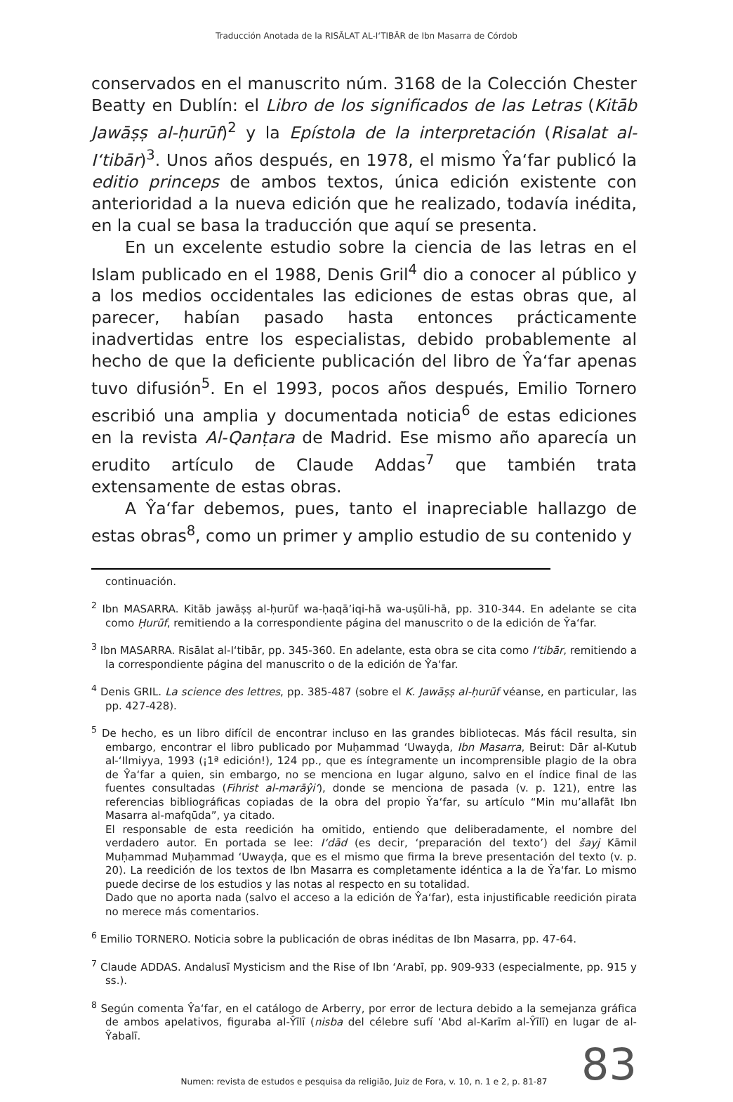Traducción Anotada de la RISĀLAT AL-I‘TIBĀR de Ibn Masarra de Córdob
conservados en el manuscrito núm. 3168 de la Colección Chester Beatty en Dublín: el Libro de los significados de las Letras (Kitāb Jawāṣṣ al-ḥurūf)<sup>2</sup> y la Epístola de la interpretación (Risalat al-I‘tibār)<sup>3</sup>. Unos años después, en 1978, el mismo Ŷa‘far publicó la editio princeps de ambos textos, única edición existente con anterioridad a la nueva edición que he realizado, todavía inédita, en la cual se basa la traducción que aquí se presenta.
En un excelente estudio sobre la ciencia de las letras en el Islam publicado en el 1988, Denis Gril<sup>4</sup> dio a conocer al público y a los medios occidentales las ediciones de estas obras que, al parecer, habían pasado hasta entonces prácticamente inadvertidas entre los especialistas, debido probablemente al hecho de que la deficiente publicación del libro de Ŷa‘far apenas tuvo difusión<sup>5</sup>. En el 1993, pocos años después, Emilio Tornero escribió una amplia y documentada noticia<sup>6</sup> de estas ediciones en la revista Al-Qanṭara de Madrid. Ese mismo año aparecía un erudito artículo de Claude Addas<sup>7</sup> que también trata extensamente de estas obras.
A Ŷa‘far debemos, pues, tanto el inapreciable hallazgo de estas obras<sup>8</sup>, como un primer y amplio estudio de su contenido y
continuación.
<sup>2</sup> Ibn MASARRA. Kitāb jawāṣṣ al-ḥurūf wa-ḥaqā’iqi-hā wa-uṣūli-hā, pp. 310-344. En adelante se cita como Ḥurūf, remitiendo a la correspondiente página del manuscrito o de la edición de Ŷa‘far.
<sup>3</sup> Ibn MASARRA. Risālat al-I‘tibār, pp. 345-360. En adelante, esta obra se cita como I‘tibār, remitiendo a la correspondiente página del manuscrito o de la edición de Ŷa‘far.
<sup>4</sup> Denis GRIL. La science des lettres, pp. 385-487 (sobre el K. Jawāṣṣ al-ḥurūf véanse, en particular, las pp. 427-428).
<sup>5</sup> De hecho, es un libro difícil de encontrar incluso en las grandes bibliotecas. Más fácil resulta, sin embargo, encontrar el libro publicado por Muḥammad ‘Uwayḍa, Ibn Masarra, Beirut: Dār al-Kutub al-‘Ilmiyya, 1993 (¡1ª edición!), 124 pp., que es íntegramente un incomprensible plagio de la obra de Ŷa‘far a quien, sin embargo, no se menciona en lugar alguno, salvo en el índice final de las fuentes consultadas (Fihrist al-marāŷi‘), donde se menciona de pasada (v. p. 121), entre las referencias bibliográficas copiadas de la obra del propio Ŷa‘far, su artículo “Min mu’allafāt Ibn Masarra al-mafqūda”, ya citado.
El responsable de esta reedición ha omitido, entiendo que deliberadamente, el nombre del verdadero autor. En portada se lee: I‘dād (es decir, ‘preparación del texto’) del šayj Kāmil Muḥammad Muḥammad ‘Uwayḍa, que es el mismo que firma la breve presentación del texto (v. p. 20). La reedición de los textos de Ibn Masarra es completamente idéntica a la de Ŷa‘far. Lo mismo puede decirse de los estudios y las notas al respecto en su totalidad.
Dado que no aporta nada (salvo el acceso a la edición de Ŷa‘far), esta injustificable reedición pirata no merece más comentarios.
<sup>6</sup> Emilio TORNERO. Noticia sobre la publicación de obras inéditas de Ibn Masarra, pp. 47-64.
<sup>7</sup> Claude ADDAS. Andalusī Mysticism and the Rise of Ibn ‘Arabī, pp. 909-933 (especialmente, pp. 915 y ss.).
<sup>8</sup> Según comenta Ŷa‘far, en el catálogo de Arberry, por error de lectura debido a la semejanza gráfica de ambos apelativos, figuraba al-Ŷīlī (nisba del célebre sufí ‘Abd al-Karīm al-Ŷīlī) en lugar de al-Ŷabalī.
83
Numen: revista de estudos e pesquisa da religião, Juiz de Fora, v. 10, n. 1 e 2, p. 81-87